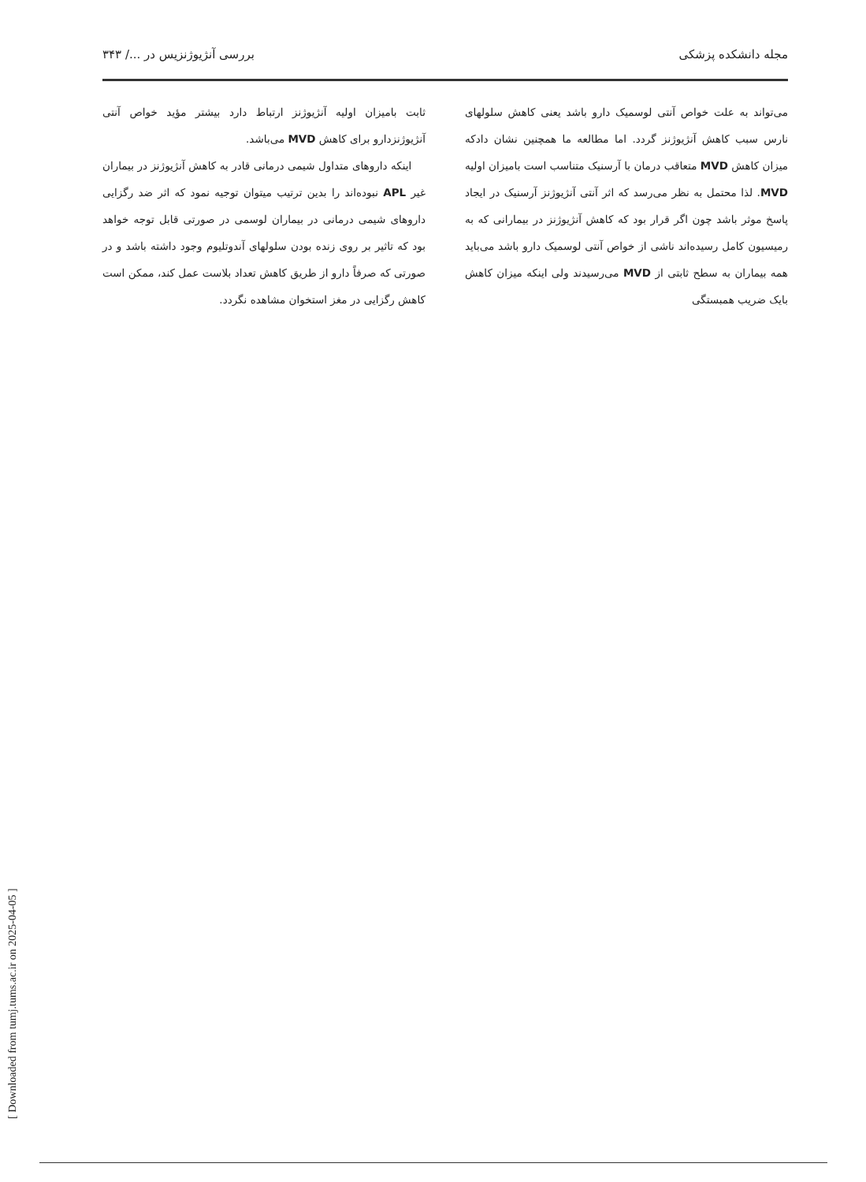مجله دانشکده پزشکی بررسی آنژیوژنزیس در .../ ۳۴۳
می‌تواند به علت خواص آنتی لوسمیک دارو باشد یعنی کاهش سلولهای نارس سبب کاهش آنژیوژنز گردد. اما مطالعه ما همچنین نشان دادکه میزان کاهش MVD متعاقب درمان با آرسنیک متناسب است بامیزان اولیه MVD. لذا محتمل به نظر می‌رسد که اثر آنتی آنژیوژنز آرسنیک در ایجاد پاسخ موثر باشد چون اگر قرار بود که کاهش آنژیوژنز در بیمارانی که به رمیسیون کامل رسیده‌اند ناشی از خواص آنتی لوسمیک دارو باشد می‌باید همه بیماران به سطح ثابتی از MVD می‌رسیدند ولی اینکه میزان کاهش بایک ضریب همبستگی
ثابت بامیزان اولیه آنژیوژنز ارتباط دارد بیشتر مؤید خواص آنتی آنژیوژنزدارو برای کاهش MVD می‌باشد.
اینکه داروهای متداول شیمی درمانی قادر به کاهش آنژیوژنز در بیماران غیر APL نبوده‌اند را بدین ترتیب میتوان توجیه نمود که اثر ضد رگزایی داروهای شیمی درمانی در بیماران لوسمی در صورتی قابل توجه خواهد بود که تاثیر بر روی زنده بودن سلولهای آندوتلیوم وجود داشته باشد و در صورتی که صرفاً دارو از طریق کاهش تعداد بلاست عمل کند، ممکن است کاهش رگزایی در مغز استخوان مشاهده نگردد.
[ Downloaded from tumj.tums.ac.ir on 2025-04-05 ]